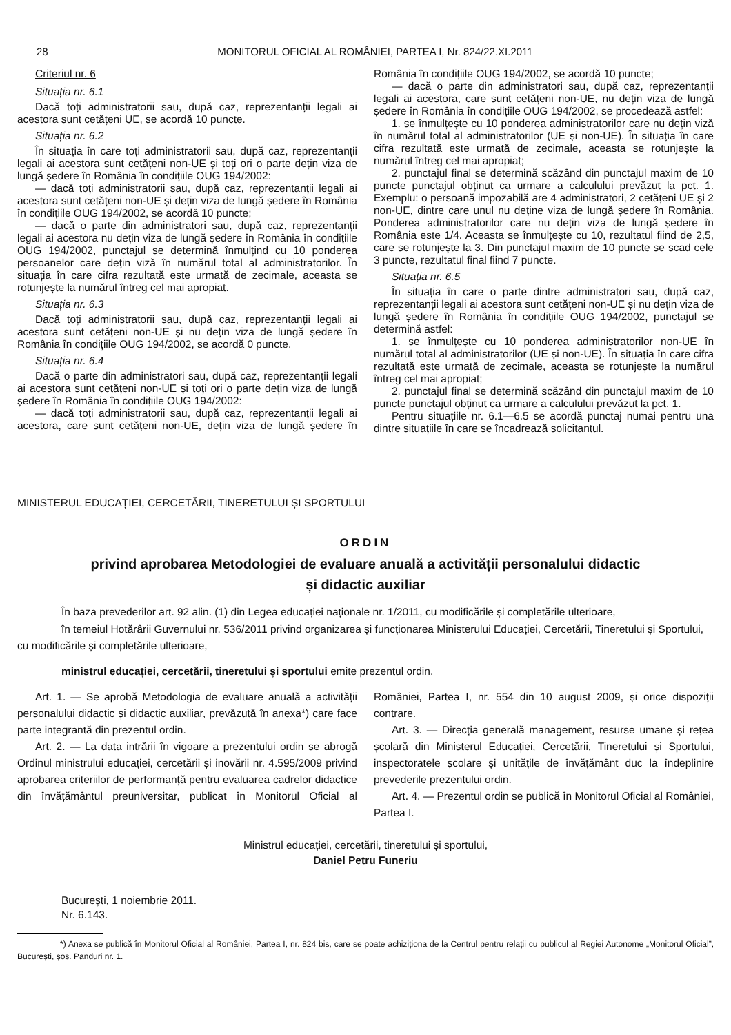28 MONITORUL OFICIAL AL ROMÂNIEI, PARTEA I, Nr. 824/22.XI.2011
Criteriul nr. 6
Situația nr. 6.1
Dacă toți administratorii sau, după caz, reprezentanții legali ai acestora sunt cetățeni UE, se acordă 10 puncte.
Situația nr. 6.2
În situația în care toți administratorii sau, după caz, reprezentanții legali ai acestora sunt cetățeni non-UE și toți ori o parte dețin viza de lungă ședere în România în condițiile OUG 194/2002:
— dacă toți administratorii sau, după caz, reprezentanții legali ai acestora sunt cetățeni non-UE și dețin viza de lungă ședere în România în condițiile OUG 194/2002, se acordă 10 puncte;
— dacă o parte din administratori sau, după caz, reprezentanții legali ai acestora nu dețin viza de lungă ședere în România în condițiile OUG 194/2002, punctajul se determină înmulțind cu 10 ponderea persoanelor care dețin viză în numărul total al administratorilor. În situația în care cifra rezultată este urmată de zecimale, aceasta se rotunjește la numărul întreg cel mai apropiat.
Situația nr. 6.3
Dacă toți administratorii sau, după caz, reprezentanții legali ai acestora sunt cetățeni non-UE și nu dețin viza de lungă ședere în România în condițiile OUG 194/2002, se acordă 0 puncte.
Situația nr. 6.4
Dacă o parte din administratori sau, după caz, reprezentanții legali ai acestora sunt cetățeni non-UE și toți ori o parte dețin viza de lungă ședere în România în condițiile OUG 194/2002:
— dacă toți administratorii sau, după caz, reprezentanții legali ai acestora, care sunt cetățeni non-UE, dețin viza de lungă ședere în România în condițiile OUG 194/2002, se acordă 10 puncte;
— dacă o parte din administratori sau, după caz, reprezentanții legali ai acestora, care sunt cetățeni non-UE, nu dețin viza de lungă ședere în România în condițiile OUG 194/2002, se procedează astfel:
1. se înmulțește cu 10 ponderea administratorilor care nu dețin viză în numărul total al administratorilor (UE și non-UE). În situația în care cifra rezultată este urmată de zecimale, aceasta se rotunjește la numărul întreg cel mai apropiat;
2. punctajul final se determină scăzând din punctajul maxim de 10 puncte punctajul obținut ca urmare a calculului prevăzut la pct. 1. Exemplu: o persoană impozabilă are 4 administratori, 2 cetățeni UE și 2 non-UE, dintre care unul nu deține viza de lungă ședere în România. Ponderea administratorilor care nu dețin viza de lungă ședere în România este 1/4. Aceasta se înmulțește cu 10, rezultatul fiind de 2,5, care se rotunjește la 3. Din punctajul maxim de 10 puncte se scad cele 3 puncte, rezultatul final fiind 7 puncte.
Situația nr. 6.5
În situația în care o parte dintre administratori sau, după caz, reprezentanții legali ai acestora sunt cetățeni non-UE și nu dețin viza de lungă ședere în România în condițiile OUG 194/2002, punctajul se determină astfel:
1. se înmulțește cu 10 ponderea administratorilor non-UE în numărul total al administratorilor (UE și non-UE). În situația în care cifra rezultată este urmată de zecimale, aceasta se rotunjește la numărul întreg cel mai apropiat;
2. punctajul final se determină scăzând din punctajul maxim de 10 puncte punctajul obținut ca urmare a calculului prevăzut la pct. 1.
Pentru situațiile nr. 6.1—6.5 se acordă punctaj numai pentru una dintre situațiile în care se încadrează solicitantul.
MINISTERUL EDUCAȚIEI, CERCETĂRII, TINERETULUI ȘI SPORTULUI
ORDIN
privind aprobarea Metodologiei de evaluare anuală a activității personalului didactic
și didactic auxiliar
În baza prevederilor art. 92 alin. (1) din Legea educației naționale nr. 1/2011, cu modificările și completările ulterioare,
în temeiul Hotărârii Guvernului nr. 536/2011 privind organizarea și funcționarea Ministerului Educației, Cercetării, Tineretului și Sportului, cu modificările și completările ulterioare,
ministrul educației, cercetării, tineretului și sportului emite prezentul ordin.
Art. 1. — Se aprobă Metodologia de evaluare anuală a activității personalului didactic și didactic auxiliar, prevăzută în anexa*) care face parte integrantă din prezentul ordin.
Art. 2. — La data intrării în vigoare a prezentului ordin se abrogă Ordinul ministrului educației, cercetării și inovării nr. 4.595/2009 privind aprobarea criteriilor de performanță pentru evaluarea cadrelor didactice din învățământul preuniversitar, publicat în Monitorul Oficial al României, Partea I, nr. 554 din 10 august 2009, și orice dispoziții contrare.
Art. 3. — Direcția generală management, resurse umane și rețea școlară din Ministerul Educației, Cercetării, Tineretului și Sportului, inspectoratele școlare și unitățile de învățământ duc la îndeplinire prevederile prezentului ordin.
Art. 4. — Prezentul ordin se publică în Monitorul Oficial al României, Partea I.
Ministrul educației, cercetării, tineretului și sportului,
Daniel Petru Funeriu
București, 1 noiembrie 2011.
Nr. 6.143.
*) Anexa se publică în Monitorul Oficial al României, Partea I, nr. 824 bis, care se poate achiziționa de la Centrul pentru relații cu publicul al Regiei Autonome „Monitorul Oficial”, București, șos. Panduri nr. 1.